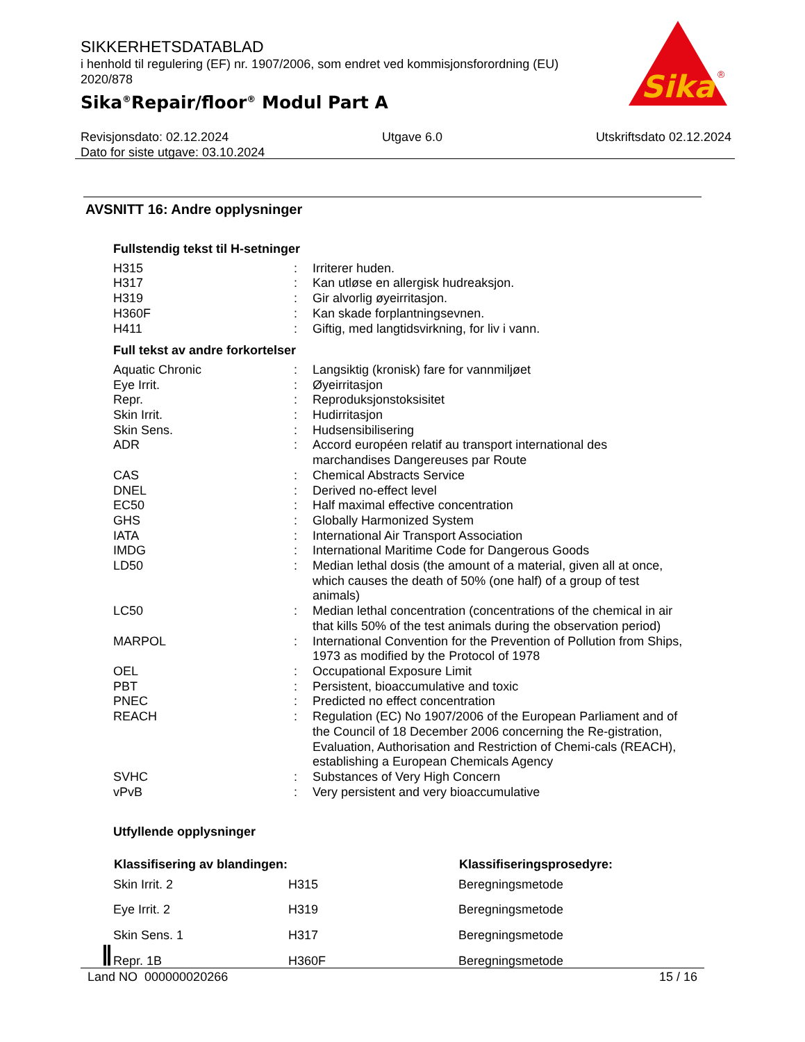SIKKERHETSDATABLAD
i henhold til regulering (EF) nr. 1907/2006, som endret ved kommisjonsforordning (EU) 2020/878
Sika<sup>®</sup>Repair/floor<sup>®</sup> Modul Part A
Sika
®
Revisjonsdato: 02.12.2024 Utgave 6.0 Utskriftsdato 02.12.2024
Dato for siste utgave: 03.10.2024
AVSNITT 16: Andre opplysninger
Fullstendig tekst til H-setninger
| H315 | : | Irriterer huden. |
| H317 | : | Kan utløse en allergisk hudreaksjon. |
| H319 | : | Gir alvorlig øyeirritasjon. |
| H360F | : | Kan skade forplantningsevnen. |
| H411 | : | Giftig, med langtidsvirkning, for liv i vann. |
Full tekst av andre forkortelser
| Aquatic Chronic | : | Langsiktig (kronisk) fare for vannmiljøet |
| Eye Irrit. | : | Øyeirritasjon |
| Repr. | : | Reproduksjonstoksisitet |
| Skin Irrit. | : | Hudirritasjon |
| Skin Sens. | : | Hudsensibilisering |
| ADR | : | Accord européen relatif au transport international des marchandises Dangereuses par Route |
| CAS | : | Chemical Abstracts Service |
| DNEL | : | Derived no-effect level |
| EC50 | : | Half maximal effective concentration |
| GHS | : | Globally Harmonized System |
| IATA | : | International Air Transport Association |
| IMDG | : | International Maritime Code for Dangerous Goods |
| LD50 | : | Median lethal dosis (the amount of a material, given all at once, which causes the death of 50% (one half) of a group of test animals) |
| LC50 | : | Median lethal concentration (concentrations of the chemical in air that kills 50% of the test animals during the observation period) |
| MARPOL | : | International Convention for the Prevention of Pollution from Ships, 1973 as modified by the Protocol of 1978 |
| OEL | : | Occupational Exposure Limit |
| PBT | : | Persistent, bioaccumulative and toxic |
| PNEC | : | Predicted no effect concentration |
| REACH | : | Regulation (EC) No 1907/2006 of the European Parliament and of the Council of 18 December 2006 concerning the Re-gistration, Evaluation, Authorisation and Restriction of Chemi-cals (REACH), establishing a European Chemicals Agency |
| SVHC | : | Substances of Very High Concern |
| vPvB | : | Very persistent and very bioaccumulative |
Utfyllende opplysninger
| Klassifisering av blandingen: | | Klassifiseringsprosedyre: |
| --- | --- | --- |
| Skin Irrit. 2 | H315 | Beregningsmetode |
| Eye Irrit. 2 | H319 | Beregningsmetode |
| Skin Sens. 1 | H317 | Beregningsmetode |
| Repr. 1B | H360F | Beregningsmetode |
Land NO 000000020266 15 / 16